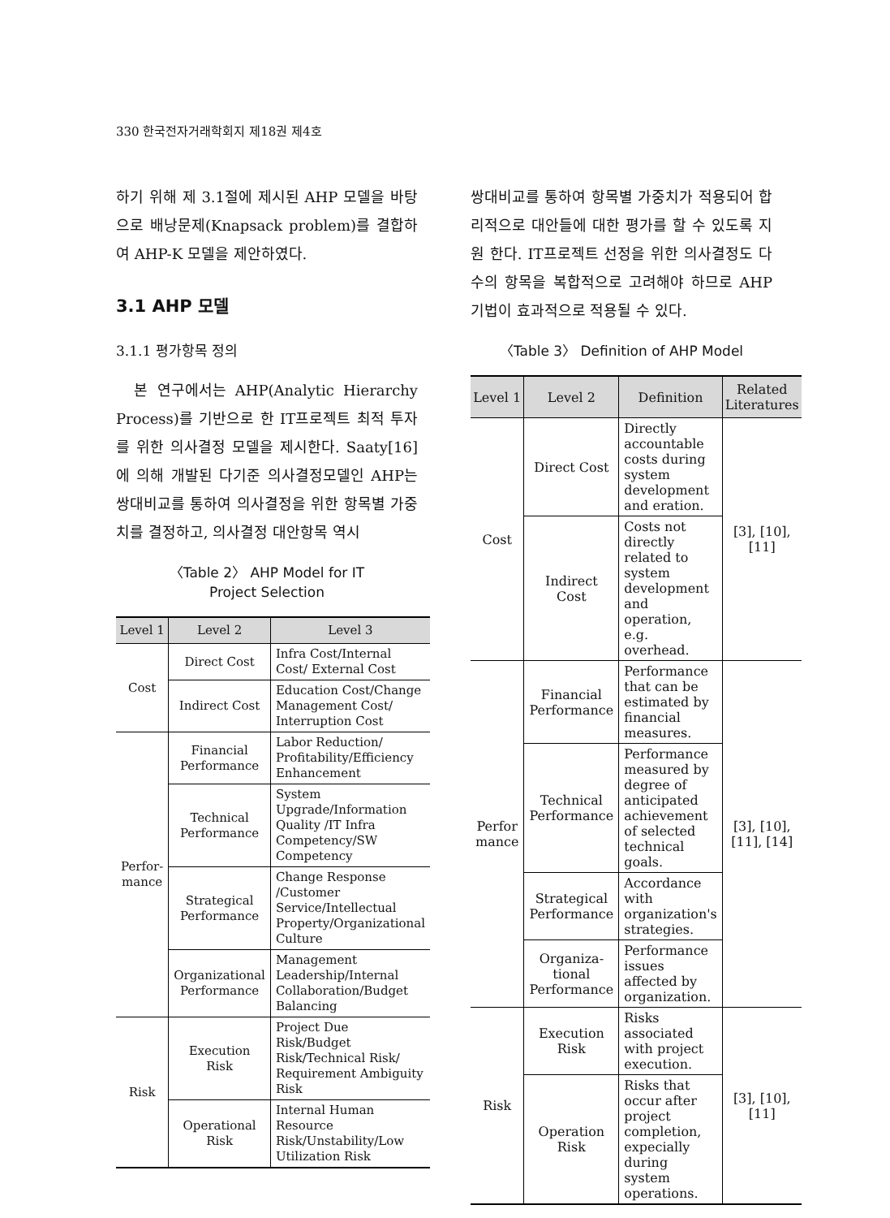330 한국전자거래학회지 제18권 제4호
하기 위해 제 3.1절에 제시된 AHP 모델을 바탕으로 배낭문제(Knapsack problem)를 결합하여 AHP-K 모델을 제안하였다.
3.1 AHP 모델
3.1.1 평가항목 정의
본 연구에서는 AHP(Analytic Hierarchy Process)를 기반으로 한 IT프로젝트 최적 투자를 위한 의사결정 모델을 제시한다. Saaty[16]에 의해 개발된 다기준 의사결정모델인 AHP는 쌍대비교를 통하여 의사결정을 위한 항목별 가중치를 결정하고, 의사결정 대안항목 역시
〈Table 2〉 AHP Model for IT
Project Selection
| Level 1 | Level 2 | Level 3 |
| --- | --- | --- |
| Cost | Direct Cost | Infra Cost/Internal Cost/ External Cost |
| | Indirect Cost | Education Cost/Change Management Cost/ Interruption Cost |
| Perfor- mance | Financial Performance | Labor Reduction/ Profitability/Efficiency Enhancement |
| | Technical Performance | System Upgrade/Information Quality /IT Infra Competency/SW Competency |
| | Strategical Performance | Change Response /Customer Service/Intellectual Property/Organizational Culture |
| | Organizational Performance | Management Leadership/Internal Collaboration/Budget Balancing |
| Risk | Execution Risk | Project Due Risk/Budget Risk/Technical Risk/ Requirement Ambiguity Risk |
| | Operational Risk | Internal Human Resource Risk/Unstability/Low Utilization Risk |
쌍대비교를 통하여 항목별 가중치가 적용되어 합리적으로 대안들에 대한 평가를 할 수 있도록 지원 한다. IT프로젝트 선정을 위한 의사결정도 다수의 항목을 복합적으로 고려해야 하므로 AHP 기법이 효과적으로 적용될 수 있다.
〈Table 3〉 Definition of AHP Model
| Level 1 | Level 2 | Definition | Related Literatures |
| --- | --- | --- | --- |
| Cost | Direct Cost | Directly accountable costs during system development and eration. | [3], [10], [11] |
| | Indirect Cost | Costs not directly related to system development and operation, e.g. overhead. | |
| Perfor mance | Financial Performance | Performance that can be estimated by financial measures. | [3], [10], [11], [14] |
| | Technical Performance | Performance measured by degree of anticipated achievement of selected technical goals. | |
| | Strategical Performance | Accordance with organization's strategies. | |
| | Organiza-tional Performance | Performance issues affected by organization. | |
| Risk | Execution Risk | Risks associated with project execution. | [3], [10], [11] |
| | Operation Risk | Risks that occur after project completion, expecially during system operations. | |